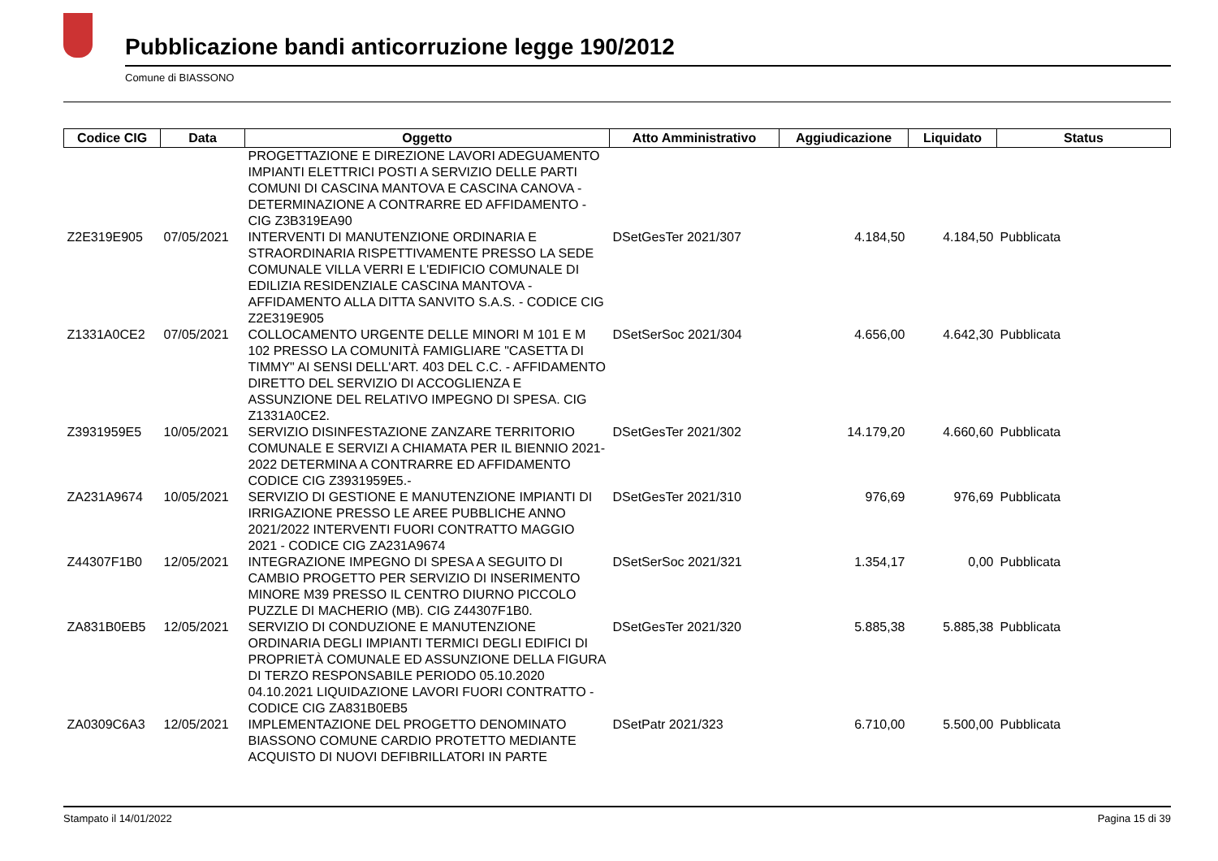Pubblicazione bandi anticorruzione legge 190/2012
Comune di BIASSONO
| Codice CIG | Data | Oggetto | Atto Amministrativo | Aggiudicazione | Liquidato | Status |
| --- | --- | --- | --- | --- | --- | --- |
| | | PROGETTAZIONE E DIREZIONE LAVORI ADEGUAMENTO IMPIANTI ELETTRICI POSTI A SERVIZIO DELLE PARTI COMUNI DI CASCINA MANTOVA E CASCINA CANOVA - DETERMINAZIONE A CONTRARRE ED AFFIDAMENTO - CIG Z3B319EA90 | | | | |
| Z2E319E905 | 07/05/2021 | INTERVENTI DI MANUTENZIONE ORDINARIA E STRAORDINARIA RISPETTIVAMENTE PRESSO LA SEDE COMUNALE VILLA VERRI E L'EDIFICIO COMUNALE DI EDILIZIA RESIDENZIALE CASCINA MANTOVA - AFFIDAMENTO ALLA DITTA SANVITO S.A.S. - CODICE CIG Z2E319E905 | DSetGesTer 2021/307 | 4.184,50 | 4.184,50 | Pubblicata |
| Z1331A0CE2 | 07/05/2021 | COLLOCAMENTO URGENTE DELLE MINORI M 101 E M 102 PRESSO LA COMUNITÀ FAMIGLIARE "CASETTA DI TIMMY" AI SENSI DELL'ART. 403 DEL C.C. - AFFIDAMENTO DIRETTO DEL SERVIZIO DI ACCOGLIENZA E ASSUNZIONE DEL RELATIVO IMPEGNO DI SPESA. CIG Z1331A0CE2. | DSetSerSoc 2021/304 | 4.656,00 | 4.642,30 | Pubblicata |
| Z3931959E5 | 10/05/2021 | SERVIZIO DISINFESTAZIONE ZANZARE TERRITORIO COMUNALE E SERVIZI A CHIAMATA PER IL BIENNIO 2021-2022 DETERMINA A CONTRARRE ED AFFIDAMENTO CODICE CIG Z3931959E5.- | DSetGesTer 2021/302 | 14.179,20 | 4.660,60 | Pubblicata |
| ZA231A9674 | 10/05/2021 | SERVIZIO DI GESTIONE E MANUTENZIONE IMPIANTI DI IRRIGAZIONE PRESSO LE AREE PUBBLICHE ANNO 2021/2022 INTERVENTI FUORI CONTRATTO MAGGIO 2021 - CODICE CIG ZA231A9674 | DSetGesTer 2021/310 | 976,69 | 976,69 | Pubblicata |
| Z44307F1B0 | 12/05/2021 | INTEGRAZIONE IMPEGNO DI SPESA A SEGUITO DI CAMBIO PROGETTO PER SERVIZIO DI INSERIMENTO MINORE M39 PRESSO IL CENTRO DIURNO PICCOLO PUZZLE DI MACHERIO (MB). CIG Z44307F1B0. | DSetSerSoc 2021/321 | 1.354,17 | 0,00 | Pubblicata |
| ZA831B0EB5 | 12/05/2021 | SERVIZIO DI CONDUZIONE E MANUTENZIONE ORDINARIA DEGLI IMPIANTI TERMICI DEGLI EDIFICI DI PROPRIETÀ COMUNALE ED ASSUNZIONE DELLA FIGURA DI TERZO RESPONSABILE PERIODO 05.10.2020 04.10.2021 LIQUIDAZIONE LAVORI FUORI CONTRATTO - CODICE CIG ZA831B0EB5 | DSetGesTer 2021/320 | 5.885,38 | 5.885,38 | Pubblicata |
| ZA0309C6A3 | 12/05/2021 | IMPLEMENTAZIONE DEL PROGETTO DENOMINATO BIASSONO COMUNE CARDIO PROTETTO MEDIANTE ACQUISTO DI NUOVI DEFIBRILLATORI IN PARTE | DSetPatr 2021/323 | 6.710,00 | 5.500,00 | Pubblicata |
Stampato il 14/01/2022 Pagina 15 di 39